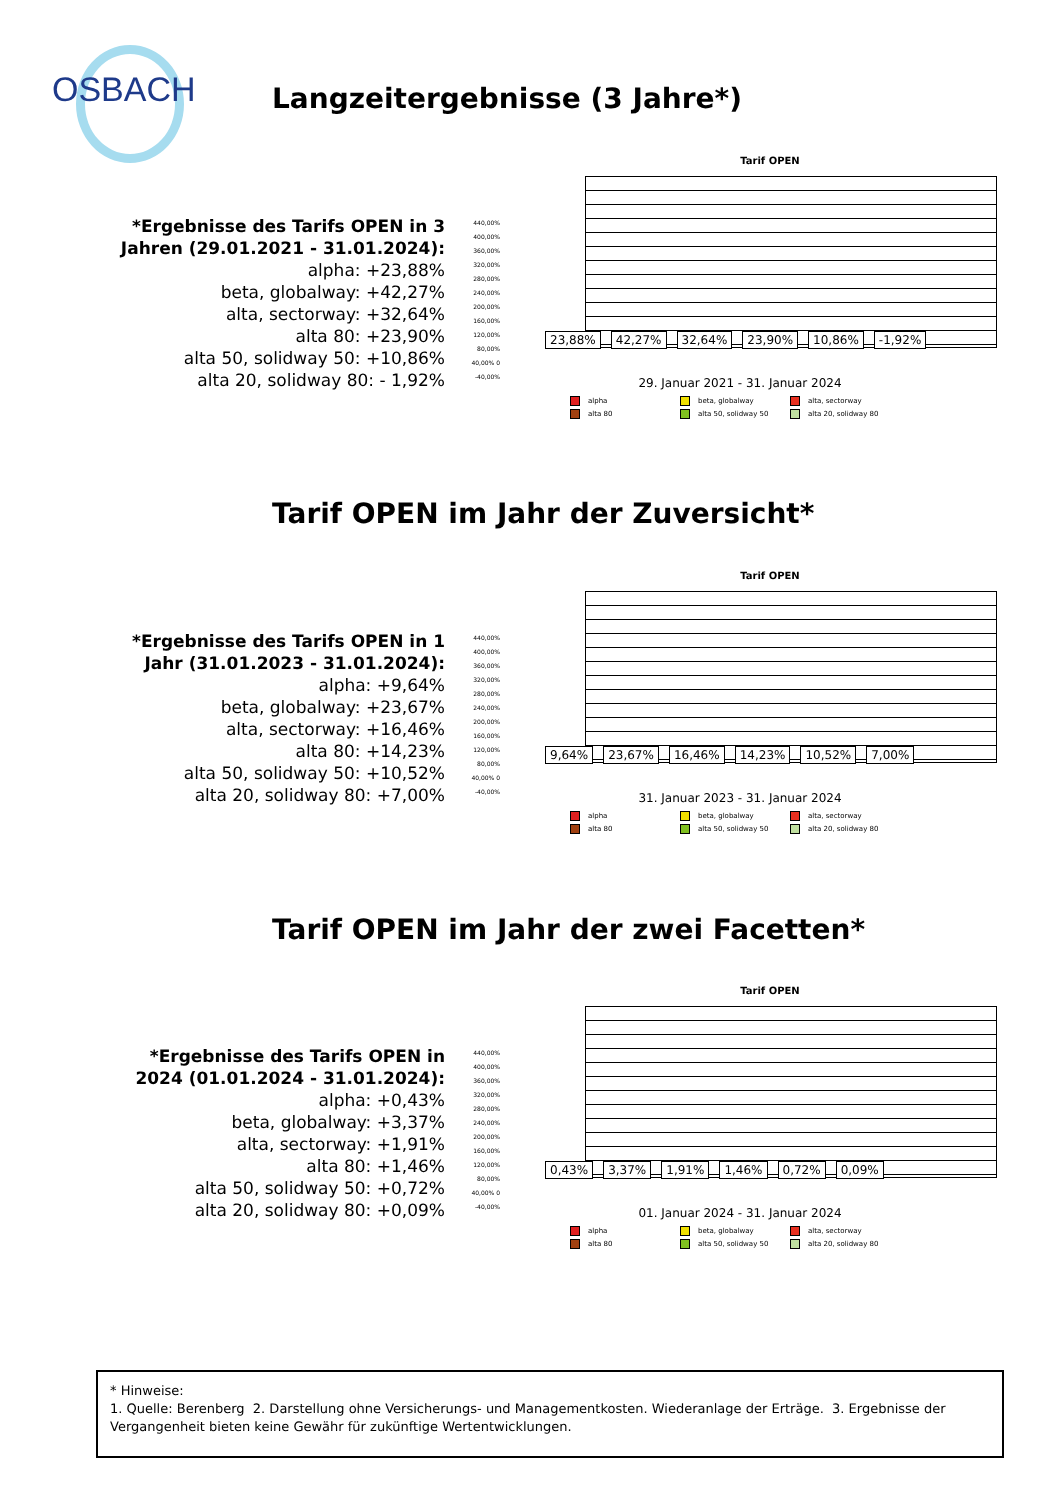OSBACH Langzeitergebnisse (3 Jahre*)
*Ergebnisse des Tarifs OPEN in 3 Jahren (29.01.2021 - 31.01.2024):
alpha: +23,88%
beta, globalway: +42,27%
alta, sectorway: +32,64%
alta 80: +23,90%
alta 50, solidway 50: +10,86%
alta 20, solidway 80: - 1,92%
Tarif OPEN
440,00% 400,00% 360,00% 320,00% 280,00% 240,00% 200,00% 160,00% 120,00% 80,00% 40,00% 0 -40,00%
23,88% 42,27% 32,64% 23,90% 10,86% -1,92%
29. Januar 2021 - 31. Januar 2024
alpha beta, globalway alta, sectorway alta 80 alta 50, solidway 50 alta 20, solidway 80
Tarif OPEN im Jahr der Zuversicht*
*Ergebnisse des Tarifs OPEN in 1 Jahr (31.01.2023 - 31.01.2024):
alpha: +9,64%
beta, globalway: +23,67%
alta, sectorway: +16,46%
alta 80: +14,23%
alta 50, solidway 50: +10,52%
alta 20, solidway 80: +7,00%
Tarif OPEN
440,00% 400,00% 360,00% 320,00% 280,00% 240,00% 200,00% 160,00% 120,00% 80,00% 40,00% 0 -40,00%
9,64% 23,67% 16,46% 14,23% 10,52% 7,00%
31. Januar 2023 - 31. Januar 2024
alpha beta, globalway alta, sectorway alta 80 alta 50, solidway 50 alta 20, solidway 80
Tarif OPEN im Jahr der zwei Facetten*
*Ergebnisse des Tarifs OPEN in 2024 (01.01.2024 - 31.01.2024):
alpha: +0,43%
beta, globalway: +3,37%
alta, sectorway: +1,91%
alta 80: +1,46%
alta 50, solidway 50: +0,72%
alta 20, solidway 80: +0,09%
Tarif OPEN
440,00% 400,00% 360,00% 320,00% 280,00% 240,00% 200,00% 160,00% 120,00% 80,00% 40,00% 0 -40,00%
0,43% 3,37% 1,91% 1,46% 0,72% 0,09%
01. Januar 2024 - 31. Januar 2024
alpha beta, globalway alta, sectorway alta 80 alta 50, solidway 50 alta 20, solidway 80
* Hinweise:
1. Quelle: Berenberg 2. Darstellung ohne Versicherungs- und Managementkosten. Wiederanlage der Erträge. 3. Ergebnisse der Vergangenheit bieten keine Gewähr für zukünftige Wertentwicklungen.